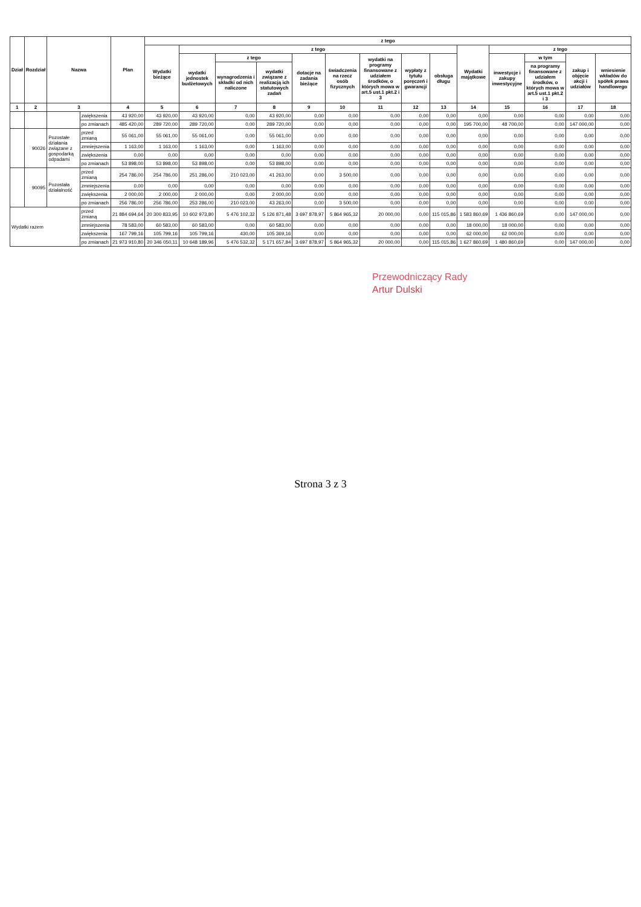| Dział | Rozdział | Nazwa | | Plan | z tego | | | | | | | | | | | | | |
| --- | --- | --- | --- | --- | --- | --- | --- | --- | --- | --- | --- | --- | --- | --- | --- | --- | --- | --- |
| | | | | | Wydatki bieżące | z tego | | | | | | | | Wydatki majątkowe | z tego | | | |
| | | | | | | wydatki jednostek budżetowych | z tego | | dotacje na zadania bieżące | świadczenia na rzecz osób fizycznych | wydatki na programy finansowane z udziałem środków, o których mowa w art.5 ust.1 pkt.2 i 3 | wypłaty z tytułu poręczeń i gwarancji | obsługa długu | | inwestycje i zakupy inwestycyjne | w tym | zakup i objęcie akcji i udziałów | wniesienie wkładów do spółek prawa handlowego |
| | | | | | | | wynagrodzenia i składki od nich naliczone | wydatki związane z realizacją ich statutowych zadań | | | | | | | | na programy finansowane z udziałem środków, o których mowa w art.5 ust.1 pkt.2 i 3 | | |
| 1 | 2 | 3 | | 4 | 5 | 6 | 7 | 8 | 9 | 10 | 11 | 12 | 13 | 14 | 15 | 16 | 17 | 18 |
| | | | zwiększenia | 43 920,00 | 43 920,00 | 43 920,00 | 0,00 | 43 920,00 | 0,00 | 0,00 | 0,00 | 0,00 | 0,00 | 0,00 | 0,00 | 0,00 | 0,00 | 0,00 |
| | | | po zmianach | 485 420,00 | 289 720,00 | 289 720,00 | 0,00 | 289 720,00 | 0,00 | 0,00 | 0,00 | 0,00 | 0,00 | 195 700,00 | 48 700,00 | 0,00 | 147 000,00 | 0,00 |
| | 90026 | Pozostałe działania związane z gospodarką odpadami | przed zmianą | 55 061,00 | 55 061,00 | 55 061,00 | 0,00 | 55 061,00 | 0,00 | 0,00 | 0,00 | 0,00 | 0,00 | 0,00 | 0,00 | 0,00 | 0,00 | 0,00 |
| | | | zmniejszenia | 1 163,00 | 1 163,00 | 1 163,00 | 0,00 | 1 163,00 | 0,00 | 0,00 | 0,00 | 0,00 | 0,00 | 0,00 | 0,00 | 0,00 | 0,00 | 0,00 |
| | | | zwiększenia | 0,00 | 0,00 | 0,00 | 0,00 | 0,00 | 0,00 | 0,00 | 0,00 | 0,00 | 0,00 | 0,00 | 0,00 | 0,00 | 0,00 | 0,00 |
| | | | po zmianach | 53 898,00 | 53 898,00 | 53 898,00 | 0,00 | 53 898,00 | 0,00 | 0,00 | 0,00 | 0,00 | 0,00 | 0,00 | 0,00 | 0,00 | 0,00 | 0,00 |
| | 90095 | Pozostała działalność | przed zmianą | 254 786,00 | 254 786,00 | 251 286,00 | 210 023,00 | 41 263,00 | 0,00 | 3 500,00 | 0,00 | 0,00 | 0,00 | 0,00 | 0,00 | 0,00 | 0,00 | 0,00 |
| | | | zmniejszenia | 0,00 | 0,00 | 0,00 | 0,00 | 0,00 | 0,00 | 0,00 | 0,00 | 0,00 | 0,00 | 0,00 | 0,00 | 0,00 | 0,00 | 0,00 |
| | | | zwiększenia | 2 000,00 | 2 000,00 | 2 000,00 | 0,00 | 2 000,00 | 0,00 | 0,00 | 0,00 | 0,00 | 0,00 | 0,00 | 0,00 | 0,00 | 0,00 | 0,00 |
| | | | po zmianach | 256 786,00 | 256 786,00 | 253 286,00 | 210 023,00 | 43 263,00 | 0,00 | 3 500,00 | 0,00 | 0,00 | 0,00 | 0,00 | 0,00 | 0,00 | 0,00 | 0,00 |
| Wydatki razem | | | przed zmianą | 21 884 694,64 | 20 300 833,95 | 10 602 973,80 | 5 476 102,32 | 5 126 871,48 | 3 697 878,97 | 5 864 965,32 | 20 000,00 | 0,00 | 115 015,86 | 1 583 860,69 | 1 436 860,69 | 0,00 | 147 000,00 | 0,00 |
| | | | zmniejszenia | 78 583,00 | 60 583,00 | 60 583,00 | 0,00 | 60 583,00 | 0,00 | 0,00 | 0,00 | 0,00 | 0,00 | 18 000,00 | 18 000,00 | 0,00 | 0,00 | 0,00 |
| | | | zwiększenia | 167 799,16 | 105 799,16 | 105 799,16 | 430,00 | 105 369,16 | 0,00 | 0,00 | 0,00 | 0,00 | 0,00 | 62 000,00 | 62 000,00 | 0,00 | 0,00 | 0,00 |
| | | | po zmianach | 21 973 910,80 | 20 346 050,11 | 10 648 189,96 | 5 476 532,32 | 5 171 657,84 | 3 697 878,97 | 5 864 965,32 | 20 000,00 | 0,00 | 115 015,86 | 1 627 860,69 | 1 480 860,69 | 0,00 | 147 000,00 | 0,00 |
Przewodniczący Rady
Artur Dulski
Strona 3 z 3